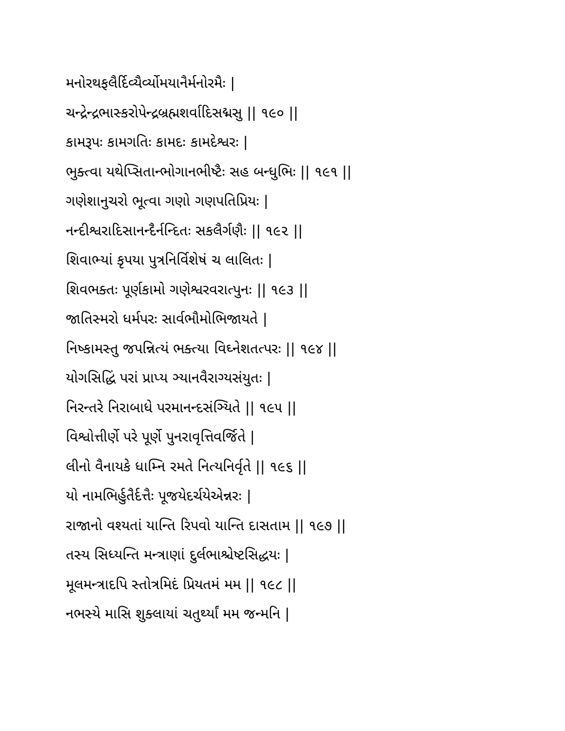મનોરથફલૈર્દિવ્યૈર્વ્યોમયાનૈર્મનોરમૈઃ |
ચન્દ્રેન્દ્રભાસ્કરોપેન્દ્રબ્રહ્મશર્વાદિસદ્મસુ || ૧૯૦ ||
કામરૂપઃ કામગતિઃ કામદઃ કામદેશ્વરઃ |
ભુક્ત્વા યથેપ્સિતાન્ભોગાનભીષ્ટૈઃ સહ બન્ધુભિઃ || ૧૯૧ ||
ગણેશાનુચરો ભૂત્વા ગણો ગણપતિપ્રિયઃ |
નન્દીશ્વરાદિસાનન્દૈર્નન્દિતઃ સકલૈર્ગણૈઃ || ૧૯૨ ||
શિવાભ્યાં કૃપયા પુત્રનિર્વિશેષં ચ લાલિતઃ |
શિવભક્તઃ પૂર્ણકામો ગણેશ્વરવરાત્પુનઃ || ૧૯૩ ||
જાતિસ્મરો ધર્મપરઃ સાર્વભૌમોભિજાયતે |
નિષ્કામસ્તુ જપન્નિત્યં ભક્ત્યા વિઘ્નેશતત્પરઃ || ૧૯૪ ||
યોગસિદ્ધિં પરાં પ્રાપ્ય ઞ્યાનવૈરાગ્યસંયુતઃ |
નિરન્તરે નિરાબાધે પરમાનન્દસંઞ્યિતે || ૧૯૫ ||
વિશ્વોત્તીર્ણે પરે પૂર્ણે પુનરાવૃત્તિવર્જિતે |
લીનો વૈનાયકે ધામ્નિ રમતે નિત્યનિર્વૃતે || ૧૯૬ ||
યો નામભિર્હુતૈર્દત્તૈઃ પૂજયેદર્ચયેએન્નરઃ |
રાજાનો વશ્યતાં યાન્તિ રિપવો યાન્તિ દાસતામ || ૧૯૭ ||
તસ્ય સિધ્યન્તિ મન્ત્રાણાં દુર્લભાશ્ચેષ્ટસિદ્ધયઃ |
મૂલમન્ત્રાદપિ સ્તોત્રમિદં પ્રિયતમં મમ || ૧૯૮ ||
નભસ્યે માસિ શુક્લાયાં ચતુર્થ્યાં મમ જન્મનિ |